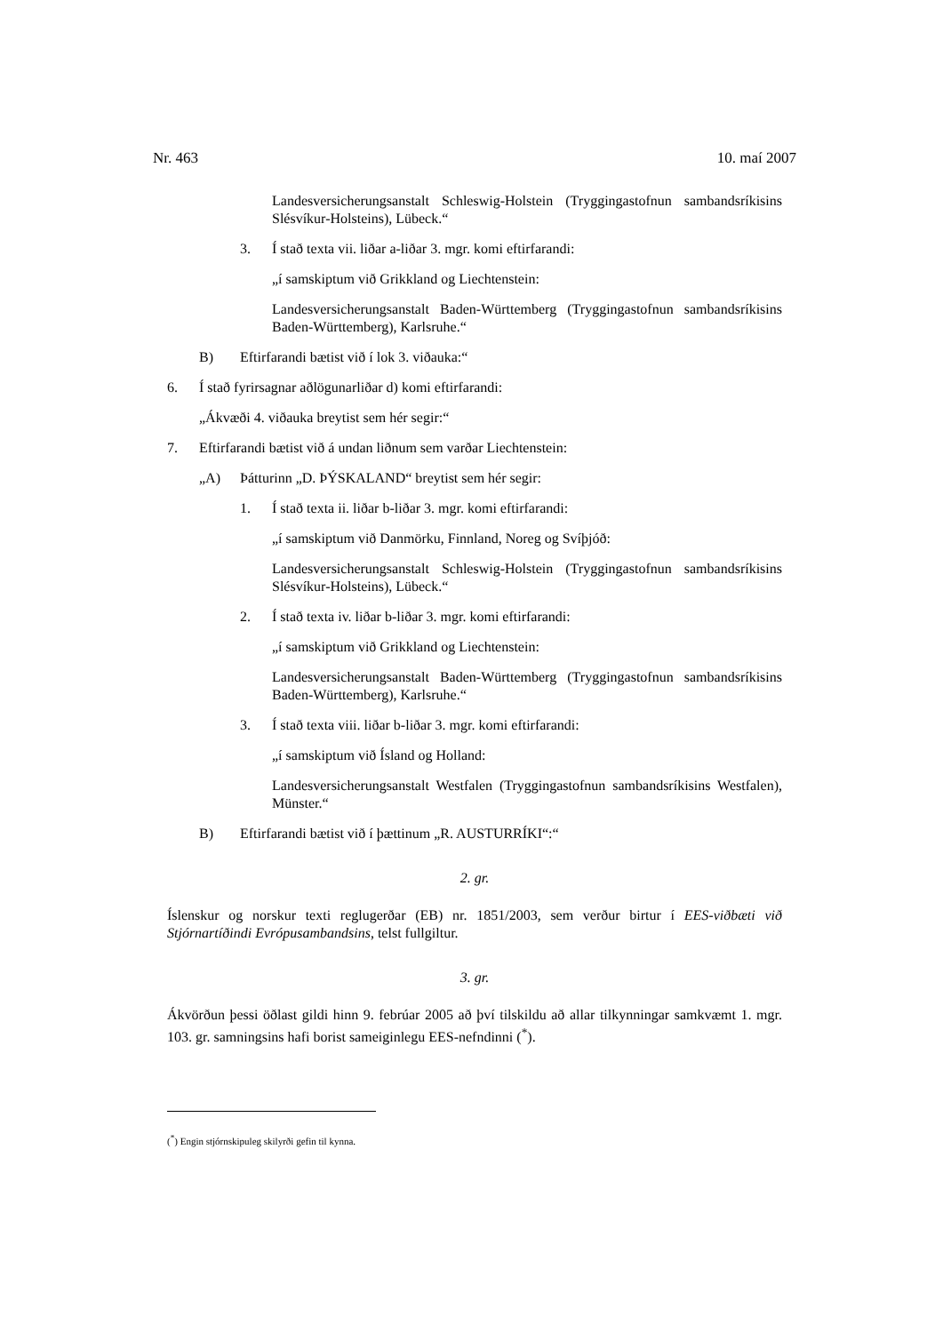Nr. 463 10. maí 2007
Landesversicherungsanstalt Schleswig-Holstein (Tryggingastofnun sambandsríkisins Slésvíkur-Holsteins), Lübeck.“
3. Í stað texta vii. liðar a-liðar 3. mgr. komi eftirfarandi:
„í samskiptum við Grikkland og Liechtenstein:
Landesversicherungsanstalt Baden-Württemberg (Tryggingastofnun sambandsríkisins Baden-Württemberg), Karlsruhe.“
B) Eftirfarandi bætist við í lok 3. viðauka:“
6. Í stað fyrirsagnar aðlögunarliðar d) komi eftirfarandi:
„Ákvæði 4. viðauka breytist sem hér segir:“
7. Eftirfarandi bætist við á undan liðnum sem varðar Liechtenstein:
„A) Þátturinn „D. ÞÝSKALAND“ breytist sem hér segir:
1. Í stað texta ii. liðar b-liðar 3. mgr. komi eftirfarandi:
„í samskiptum við Danmörku, Finnland, Noreg og Svíþjóð:
Landesversicherungsanstalt Schleswig-Holstein (Tryggingastofnun sambandsríkisins Slésvíkur-Holsteins), Lübeck.“
2. Í stað texta iv. liðar b-liðar 3. mgr. komi eftirfarandi:
„í samskiptum við Grikkland og Liechtenstein:
Landesversicherungsanstalt Baden-Württemberg (Tryggingastofnun sambandsríkisins Baden-Württemberg), Karlsruhe.“
3. Í stað texta viii. liðar b-liðar 3. mgr. komi eftirfarandi:
„í samskiptum við Ísland og Holland:
Landesversicherungsanstalt Westfalen (Tryggingastofnun sambandsríkisins Westfalen), Münster.“
B) Eftirfarandi bætist við í þættinum „R. AUSTURRÍKI“:“
2. gr.
Íslenskur og norskur texti reglugerðar (EB) nr. 1851/2003, sem verður birtur í EES-viðbæti við Stjórnartíðindi Evrópusambandsins, telst fullgiltur.
3. gr.
Ákvörðun þessi öðlast gildi hinn 9. febrúar 2005 að því tilskildu að allar tilkynningar samkvæmt 1. mgr. 103. gr. samningsins hafi borist sameiginlegu EES-nefndinni (<sup>*</sup>).
(<sup>*</sup>) Engin stjórnskipuleg skilyrði gefin til kynna.